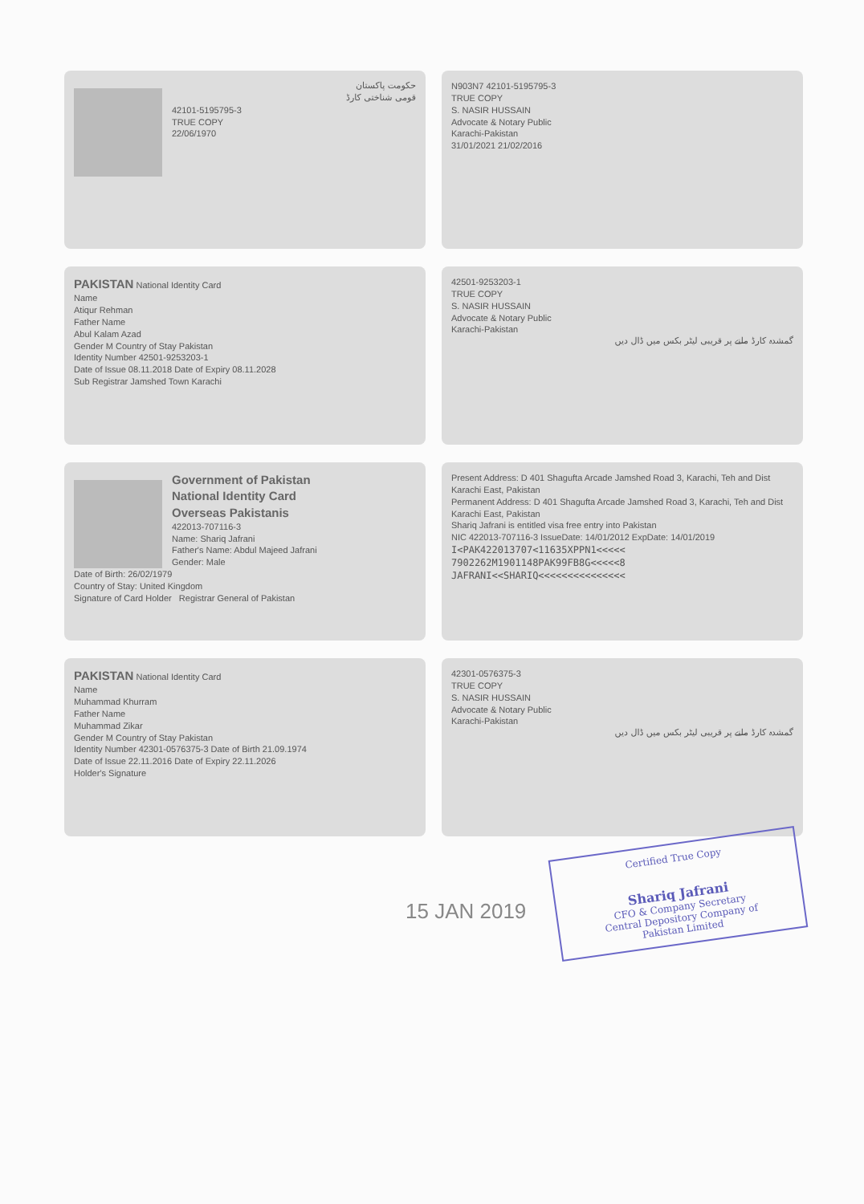حکومت پاکستان
قومی شناختی کارڈ
42101-5195795-3
TRUE COPY
22/06/1970
N903N7 42101-5195795-3
TRUE COPY
S. NASIR HUSSAIN
Advocate & Notary Public
Karachi-Pakistan
31/01/2021 21/02/2016
PAKISTAN National Identity Card
Name
Atiqur Rehman
Father Name
Abul Kalam Azad
Gender M Country of Stay Pakistan
Identity Number 42501-9253203-1
Date of Issue 08.11.2018 Date of Expiry 08.11.2028
Sub Registrar Jamshed Town Karachi
42501-9253203-1
TRUE COPY
S. NASIR HUSSAIN
Advocate & Notary Public
Karachi-Pakistan
گمشدہ کارڈ ملنے پر قریبی لیٹر بکس میں ڈال دیں
Government of Pakistan
National Identity Card
Overseas Pakistanis
422013-707116-3
Name: Shariq Jafrani
Father's Name: Abdul Majeed Jafrani
Gender: Male
Date of Birth: 26/02/1979
Country of Stay: United Kingdom
Signature of Card Holder Registrar General of Pakistan
Present Address: D 401 Shagufta Arcade Jamshed Road 3, Karachi, Teh and Dist Karachi East, Pakistan
Permanent Address: D 401 Shagufta Arcade Jamshed Road 3, Karachi, Teh and Dist Karachi East, Pakistan
Shariq Jafrani is entitled visa free entry into Pakistan
NIC 422013-707116-3 IssueDate: 14/01/2012 ExpDate: 14/01/2019
I<PAK422013707<11635XPPN1<<<<<
7902262M1901148PAK99FB8G<<<<<8
JAFRANI<<SHARIQ<<<<<<<<<<<<<<<
PAKISTAN National Identity Card
Name
Muhammad Khurram
Father Name
Muhammad Zikar
Gender M Country of Stay Pakistan
Identity Number 42301-0576375-3 Date of Birth 21.09.1974
Date of Issue 22.11.2016 Date of Expiry 22.11.2026
Holder's Signature
42301-0576375-3
TRUE COPY
S. NASIR HUSSAIN
Advocate & Notary Public
Karachi-Pakistan
گمشدہ کارڈ ملنے پر قریبی لیٹر بکس میں ڈال دیں
15 JAN 2019
Certified True Copy
Shariq Jafrani
CFO & Company Secretary
Central Depository Company of
Pakistan Limited